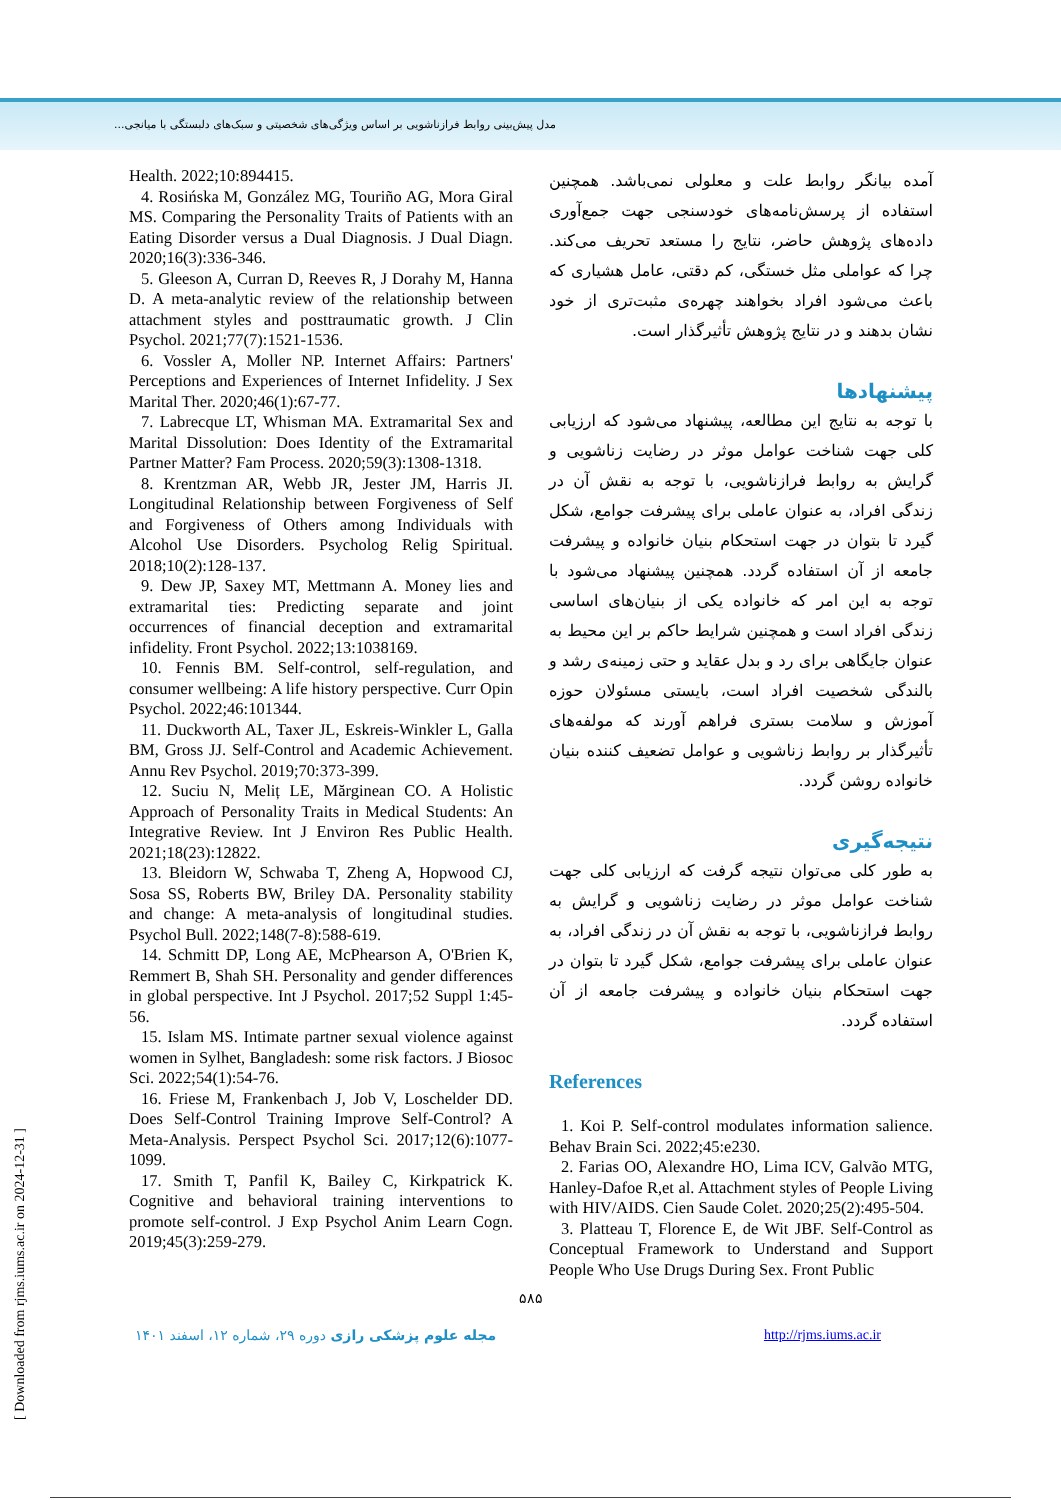مدل پیش‌بینی روابط فرازناشویی بر اساس ویژگی‌های شخصیتی و سبک‌های دلبستگی با میانجی...
آمده بیانگر روابط علت و معلولی نمی‌باشد. همچنین استفاده از پرسش‌نامه‌های خودسنجی جهت جمع‌آوری داده‌های پژوهش حاضر، نتایج را مستعد تحریف می‌کند. چرا که عواملی مثل خستگی، کم دقتی، عامل هشیاری که باعث می‌شود افراد بخواهند چهره‌ی مثبت‌تری از خود نشان بدهند و در نتایج پژوهش تأثیرگذار است.
پیشنهادها
با توجه به نتایج این مطالعه، پیشنهاد می‌شود که ارزیابی کلی جهت شناخت عوامل موثر در رضایت زناشویی و گرایش به روابط فرازناشویی، با توجه به نقش آن در زندگی افراد، به عنوان عاملی برای پیشرفت جوامع، شکل گیرد تا بتوان در جهت استحکام بنیان خانواده و پیشرفت جامعه از آن استفاده گردد. همچنین پیشنهاد می‌شود با توجه به این امر که خانواده یکی از بنیان‌های اساسی زندگی افراد است و همچنین شرایط حاکم بر این محیط به عنوان جایگاهی برای رد و بدل عقاید و حتی زمینه‌ی رشد و بالندگی شخصیت افراد است، بایستی مسئولان حوزه آموزش و سلامت بستری فراهم آورند که مولفه‌های تأثیرگذار بر روابط زناشویی و عوامل تضعیف کننده بنیان خانواده روشن گردد.
نتیجه‌گیری
به طور کلی می‌توان نتیجه گرفت که ارزیابی کلی جهت شناخت عوامل موثر در رضایت زناشویی و گرایش به روابط فرازناشویی، با توجه به نقش آن در زندگی افراد، به عنوان عاملی برای پیشرفت جوامع، شکل گیرد تا بتوان در جهت استحکام بنیان خانواده و پیشرفت جامعه از آن استفاده گردد.
References
1. Koi P. Self-control modulates information salience. Behav Brain Sci. 2022;45:e230.
2. Farias OO, Alexandre HO, Lima ICV, Galvão MTG, Hanley-Dafoe R,et al. Attachment styles of People Living with HIV/AIDS. Cien Saude Colet. 2020;25(2):495-504.
3. Platteau T, Florence E, de Wit JBF. Self-Control as Conceptual Framework to Understand and Support People Who Use Drugs During Sex. Front Public
Health. 2022;10:894415.
4. Rosińska M, González MG, Touriño AG, Mora Giral MS. Comparing the Personality Traits of Patients with an Eating Disorder versus a Dual Diagnosis. J Dual Diagn. 2020;16(3):336-346.
5. Gleeson A, Curran D, Reeves R, J Dorahy M, Hanna D. A meta-analytic review of the relationship between attachment styles and posttraumatic growth. J Clin Psychol. 2021;77(7):1521-1536.
6. Vossler A, Moller NP. Internet Affairs: Partners' Perceptions and Experiences of Internet Infidelity. J Sex Marital Ther. 2020;46(1):67-77.
7. Labrecque LT, Whisman MA. Extramarital Sex and Marital Dissolution: Does Identity of the Extramarital Partner Matter? Fam Process. 2020;59(3):1308-1318.
8. Krentzman AR, Webb JR, Jester JM, Harris JI. Longitudinal Relationship between Forgiveness of Self and Forgiveness of Others among Individuals with Alcohol Use Disorders. Psycholog Relig Spiritual. 2018;10(2):128-137.
9. Dew JP, Saxey MT, Mettmann A. Money lies and extramarital ties: Predicting separate and joint occurrences of financial deception and extramarital infidelity. Front Psychol. 2022;13:1038169.
10. Fennis BM. Self-control, self-regulation, and consumer wellbeing: A life history perspective. Curr Opin Psychol. 2022;46:101344.
11. Duckworth AL, Taxer JL, Eskreis-Winkler L, Galla BM, Gross JJ. Self-Control and Academic Achievement. Annu Rev Psychol. 2019;70:373-399.
12. Suciu N, Meliț LE, Mărginean CO. A Holistic Approach of Personality Traits in Medical Students: An Integrative Review. Int J Environ Res Public Health. 2021;18(23):12822.
13. Bleidorn W, Schwaba T, Zheng A, Hopwood CJ, Sosa SS, Roberts BW, Briley DA. Personality stability and change: A meta-analysis of longitudinal studies. Psychol Bull. 2022;148(7-8):588-619.
14. Schmitt DP, Long AE, McPhearson A, O'Brien K, Remmert B, Shah SH. Personality and gender differences in global perspective. Int J Psychol. 2017;52 Suppl 1:45-56.
15. Islam MS. Intimate partner sexual violence against women in Sylhet, Bangladesh: some risk factors. J Biosoc Sci. 2022;54(1):54-76.
16. Friese M, Frankenbach J, Job V, Loschelder DD. Does Self-Control Training Improve Self-Control? A Meta-Analysis. Perspect Psychol Sci. 2017;12(6):1077-1099.
17. Smith T, Panfil K, Bailey C, Kirkpatrick K. Cognitive and behavioral training interventions to promote self-control. J Exp Psychol Anim Learn Cogn. 2019;45(3):259-279.
۵۸۵
مجله علوم پزشکی رازی دوره ۲۹، شماره ۱۲، اسفند ۱۴۰۱ http://rjms.iums.ac.ir
[ Downloaded from rjms.iums.ac.ir on 2024-12-31 ]